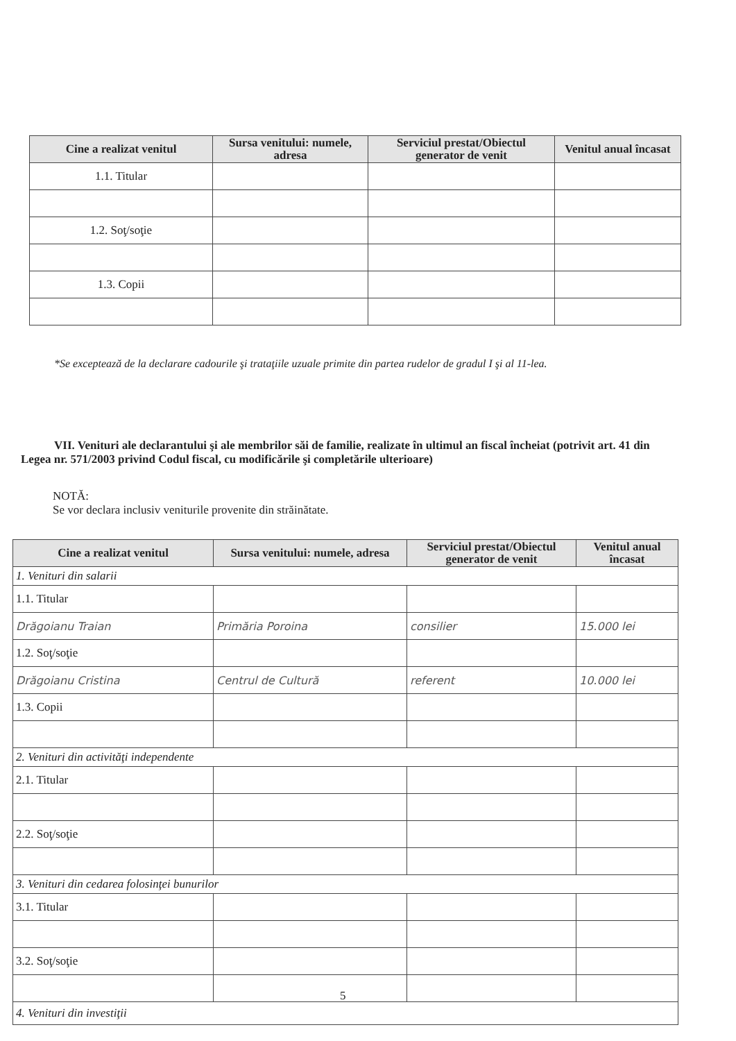| Cine a realizat venitul | Sursa venitului: numele, adresa | Serviciul prestat/Obiectul generator de venit | Venitul anual încasat |
| --- | --- | --- | --- |
| 1.1. Titular | | | |
| 1.2. Soţ/soţie | | | |
| 1.3. Copii | | | |
*Se exceptează de la declarare cadourile şi trataţiile uzuale primite din partea rudelor de gradul I şi al 11-lea.
VII. Venituri ale declarantului şi ale membrilor săi de familie, realizate în ultimul an fiscal încheiat (potrivit art. 41 din Legea nr. 571/2003 privind Codul fiscal, cu modificările şi completările ulterioare)
NOTĂ:
Se vor declara inclusiv veniturile provenite din străinătate.
| Cine a realizat venitul | Sursa venitului: numele, adresa | Serviciul prestat/Obiectul generator de venit | Venitul anual încasat |
| --- | --- | --- | --- |
| 1. Venituri din salarii | | | |
| 1.1. Titular | | | |
| Drăgoianu Traian | Primăria Poroina | consilier | 15.000 lei |
| 1.2. Soţ/soţie | | | |
| Drăgoianu Cristina | Centrul de Cultură | referent | 10.000 lei |
| 1.3. Copii | | | |
| 2. Venituri din activităţi independente | | | |
| 2.1. Titular | | | |
| 2.2. Soţ/soţie | | | |
| 3. Venituri din cedarea folosinţei bunurilor | | | |
| 3.1. Titular | | | |
| 3.2. Soţ/soţie | | | |
| 4. Venituri din investiţii | | | |
5